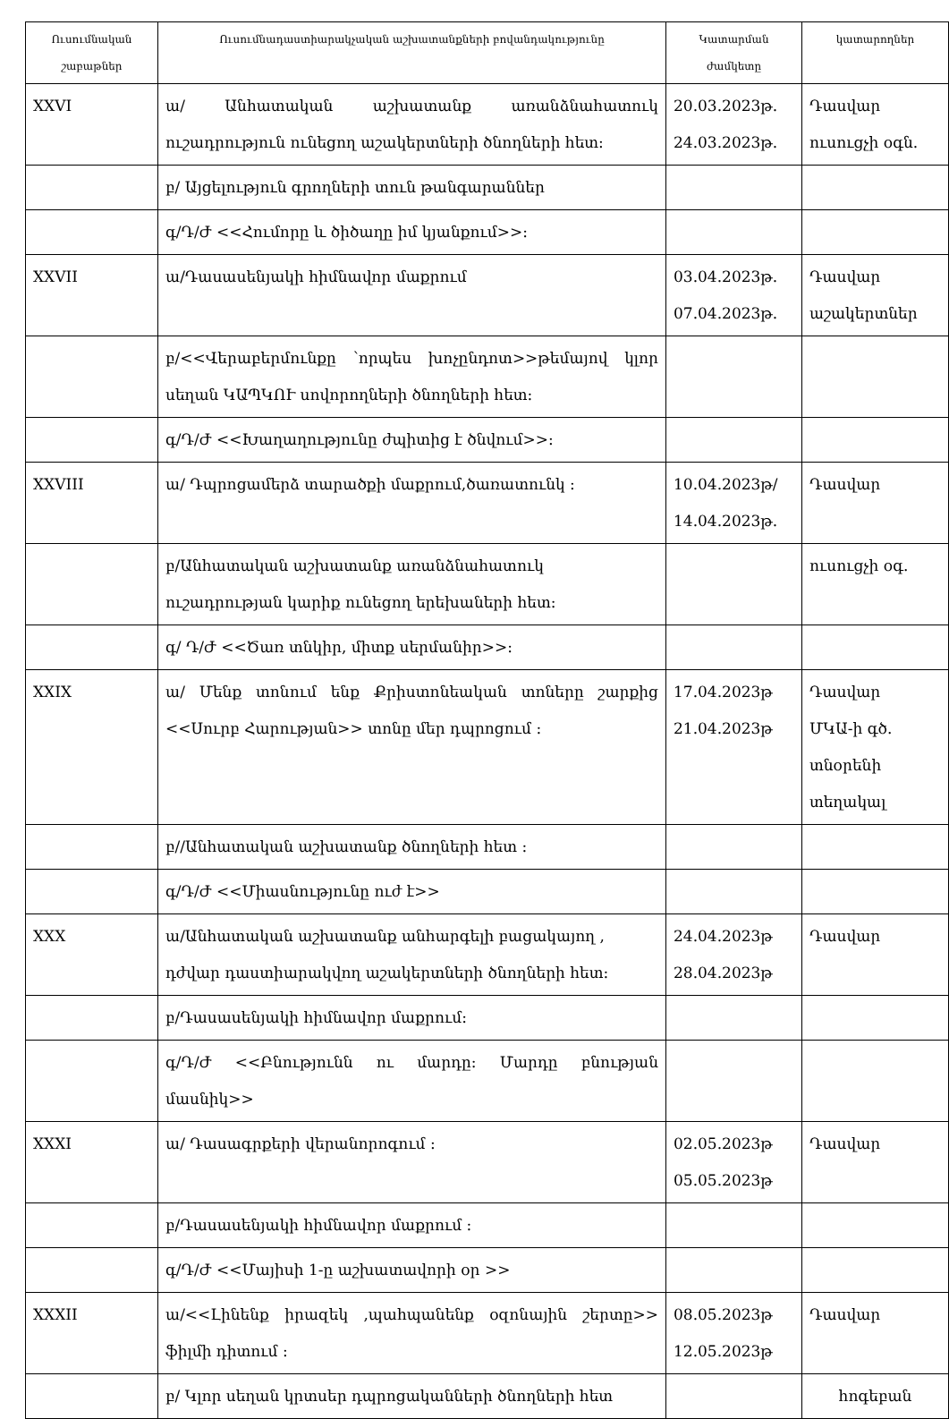| Ուսումնական շաբաթներ | Ուսումնադաստիարակչական աշխատանքների բովանդակությունը | Կատարման ժամկետը | կատարողներ |
| --- | --- | --- | --- |
| XXVI | ա/ Անհատական աշխատանք առանձնահատուկ ուշադրություն ունեցող աշակերտների ծնողների հետ: | 20.03.2023թ. 24.03.2023թ. | Դասվար ուսուցչի օգն. |
| | բ/ Այցելություն գրողների տուն թանգարաններ | | |
| | գ/Դ/Ժ <<Հումորը և ծիծաղը իմ կյանքում>>: | | |
| XXVII | ա/Դասասենյակի հիմնավոր մաքրում | 03.04.2023թ. 07.04.2023թ. | Դասվար աշակերտներ |
| | բ/<<Վերաբերմունքը ՝որպես խոչընդոտ>>թեմայով կլոր սեղան ԿԱՊԿՈՒ սովորողների ծնողների հետ: | | |
| | գ/Դ/Ժ <<Խաղաղությունը ժպիտից է ծնվում>>: | | |
| XXVIII | ա/ Դպրոցամերձ տարածքի մաքրում,ծառատունկ : | 10.04.2023թ/ 14.04.2023թ. | Դասվար |
| | բ/Անհատական աշխատանք առանձնահատուկ ուշադրության կարիք ունեցող երեխաների հետ: | | ուսուցչի օգ. |
| | գ/ Դ/Ժ <<Ծառ տնկիր, միտք սերմանիր>>: | | |
| XXIX | ա/ Մենք տոնում ենք Քրիստոնեական տոները շարքից <<Սուրբ Հարության>> տոնը մեր դպրոցում : | 17.04.2023թ 21.04.2023թ | Դասվար ՄԿԱ-ի գծ. տնօրենի տեղակալ |
| | բ//Անհատական աշխատանք ծնողների հետ : | | |
| | գ/Դ/Ժ <<Միասնությունը ուժ է>> | | |
| XXX | ա/Անհատական աշխատանք անհարգելի բացակայող , դժվար դաստիարակվող աշակերտների ծնողների հետ: | 24.04.2023թ 28.04.2023թ | Դասվար |
| | բ/Դասասենյակի հիմնավոր մաքրում: | | |
| | գ/Դ/Ժ <<Բնությունն ու մարդը: Մարդը բնության մասնիկ>> | | |
| XXXI | ա/ Դասագրքերի վերանորոգում : | 02.05.2023թ 05.05.2023թ | Դասվար |
| | բ/Դասասենյակի հիմնավոր մաքրում : | | |
| | գ/Դ/Ժ <<Մայիսի 1-ը աշխատավորի օր >> | | |
| XXXII | ա/<<Լինենք իրազեկ ,պահպանենք օզոնային շերտը>> ֆիլմի դիտում : | 08.05.2023թ 12.05.2023թ | Դասվար |
| | բ/ Կլոր սեղան կրտսեր դպրոցականների ծնողների հետ | | հոգեբան |